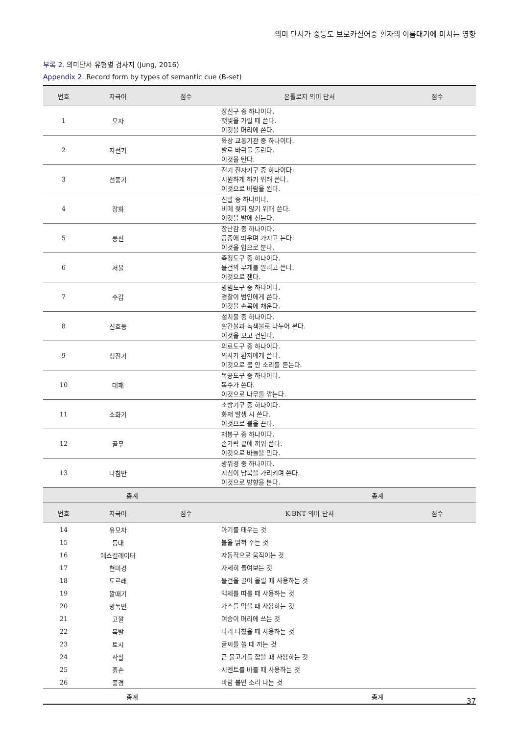의미 단서가 중등도 브로카실어증 환자의 이름대기에 미치는 영향
부록 2. 의미단서 유형별 검사지 (Jung, 2016)
Appendix 2. Record form by types of semantic cue (B-set)
| 번호 | 자극어 | 점수 | 온톨로지 의미 단서 | 점수 |
| --- | --- | --- | --- | --- |
| 1 | 모자 | | 장신구 중 하나이다. 햇빛을 가릴 때 쓴다. 이것을 머리에 쓴다. | |
| 2 | 자전거 | | 육상 교통기관 중 하나이다. 발로 바퀴를 돌린다. 이것을 탄다. | |
| 3 | 선풍기 | | 전기 전자기구 중 하나이다. 시원하게 하기 위해 쓴다. 이것으로 바람을 쐰다. | |
| 4 | 장화 | | 신발 중 하나이다. 비에 젖지 않기 위해 쓴다. 이것을 발에 신는다. | |
| 5 | 풍선 | | 장난감 중 하나이다. 공중에 띄우며 가지고 논다. 이것을 입으로 분다. | |
| 6 | 저울 | | 측정도구 중 하나이다. 물건의 무게를 알려고 쓴다. 이것으로 잰다. | |
| 7 | 수갑 | | 방범도구 중 하나이다. 경찰이 범인에게 쓴다. 이것을 손목에 채운다. | |
| 8 | 신호등 | | 설치물 중 하나이다. 빨간불과 녹색불로 나누어 본다. 이것을 보고 건넌다. | |
| 9 | 청진기 | | 의료도구 중 하나이다. 의사가 환자에게 쓴다. 이것으로 몸 안 소리를 듣는다. | |
| 10 | 대패 | | 목공도구 중 하나이다. 목수가 쓴다. 이것으로 나무를 깎는다. | |
| 11 | 소화기 | | 소방기구 중 하나이다. 화재 발생 시 쓴다. 이것으로 불을 끈다. | |
| 12 | 골무 | | 재봉구 중 하나이다. 손가락 끝에 끼워 쓴다. 이것으로 바늘을 민다. | |
| 13 | 나침반 | | 방위경 중 하나이다. 지침이 남북을 가리키며 쓴다. 이것으로 방향을 본다. | |
| 총계 | | | 총계 | |
| 번호 | 자극어 | 점수 | K-BNT 의미 단서 | 점수 |
| 14 | 유모차 | | 아기를 태우는 것 | |
| 15 | 등대 | | 불을 밝혀 주는 것 | |
| 16 | 에스컬레이터 | | 자동적으로 움직이는 것 | |
| 17 | 현미경 | | 자세히 들여보는 것 | |
| 18 | 도르래 | | 물건을 끌어 올릴 때 사용하는 것 | |
| 19 | 깔때기 | | 액체를 따를 때 사용하는 것 | |
| 20 | 방독면 | | 가스를 막을 때 사용하는 것 | |
| 21 | 고깔 | | 여승이 머리에 쓰는 것 | |
| 22 | 목발 | | 다리 다쳤을 때 사용하는 것 | |
| 23 | 토시 | | 글씨를 쓸 때 끼는 것 | |
| 24 | 작살 | | 큰 물고기를 잡을 때 사용하는 것 | |
| 25 | 흙손 | | 시멘트를 바를 때 사용하는 것 | |
| 26 | 풍경 | | 바람 불면 소리 나는 것 | |
| 총계 | | | 총계 | |
37